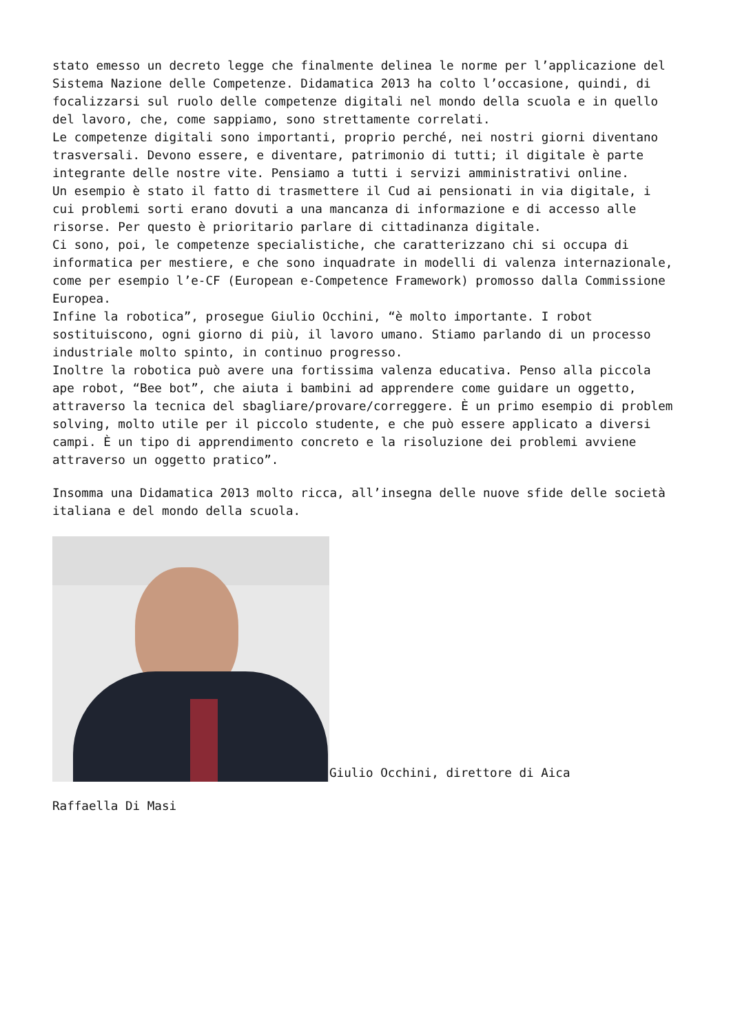stato emesso un decreto legge che finalmente delinea le norme per l’applicazione del Sistema Nazione delle Competenze. Didamatica 2013 ha colto l’occasione, quindi, di focalizzarsi sul ruolo delle competenze digitali nel mondo della scuola e in quello del lavoro, che, come sappiamo, sono strettamente correlati.
Le competenze digitali sono importanti, proprio perché, nei nostri giorni diventano trasversali. Devono essere, e diventare, patrimonio di tutti; il digitale è parte integrante delle nostre vite. Pensiamo a tutti i servizi amministrativi online.
Un esempio è stato il fatto di trasmettere il Cud ai pensionati in via digitale, i cui problemi sorti erano dovuti a una mancanza di informazione e di accesso alle risorse. Per questo è prioritario parlare di cittadinanza digitale.
Ci sono, poi, le competenze specialistiche, che caratterizzano chi si occupa di informatica per mestiere, e che sono inquadrate in modelli di valenza internazionale, come per esempio l’e-CF (European e-Competence Framework) promosso dalla Commissione Europea.
Infine la robotica”, prosegue Giulio Occhini, “è molto importante. I robot sostituiscono, ogni giorno di più, il lavoro umano. Stiamo parlando di un processo industriale molto spinto, in continuo progresso.
Inoltre la robotica può avere una fortissima valenza educativa. Penso alla piccola ape robot, “Bee bot”, che aiuta i bambini ad apprendere come guidare un oggetto, attraverso la tecnica del sbagliare/provare/correggere. È un primo esempio di problem solving, molto utile per il piccolo studente, e che può essere applicato a diversi campi. È un tipo di apprendimento concreto e la risoluzione dei problemi avviene attraverso un oggetto pratico”.
Insomma una Didamatica 2013 molto ricca, all’insegna delle nuove sfide delle società italiana e del mondo della scuola.
Giulio Occhini, direttore di Aica
Raffaella Di Masi